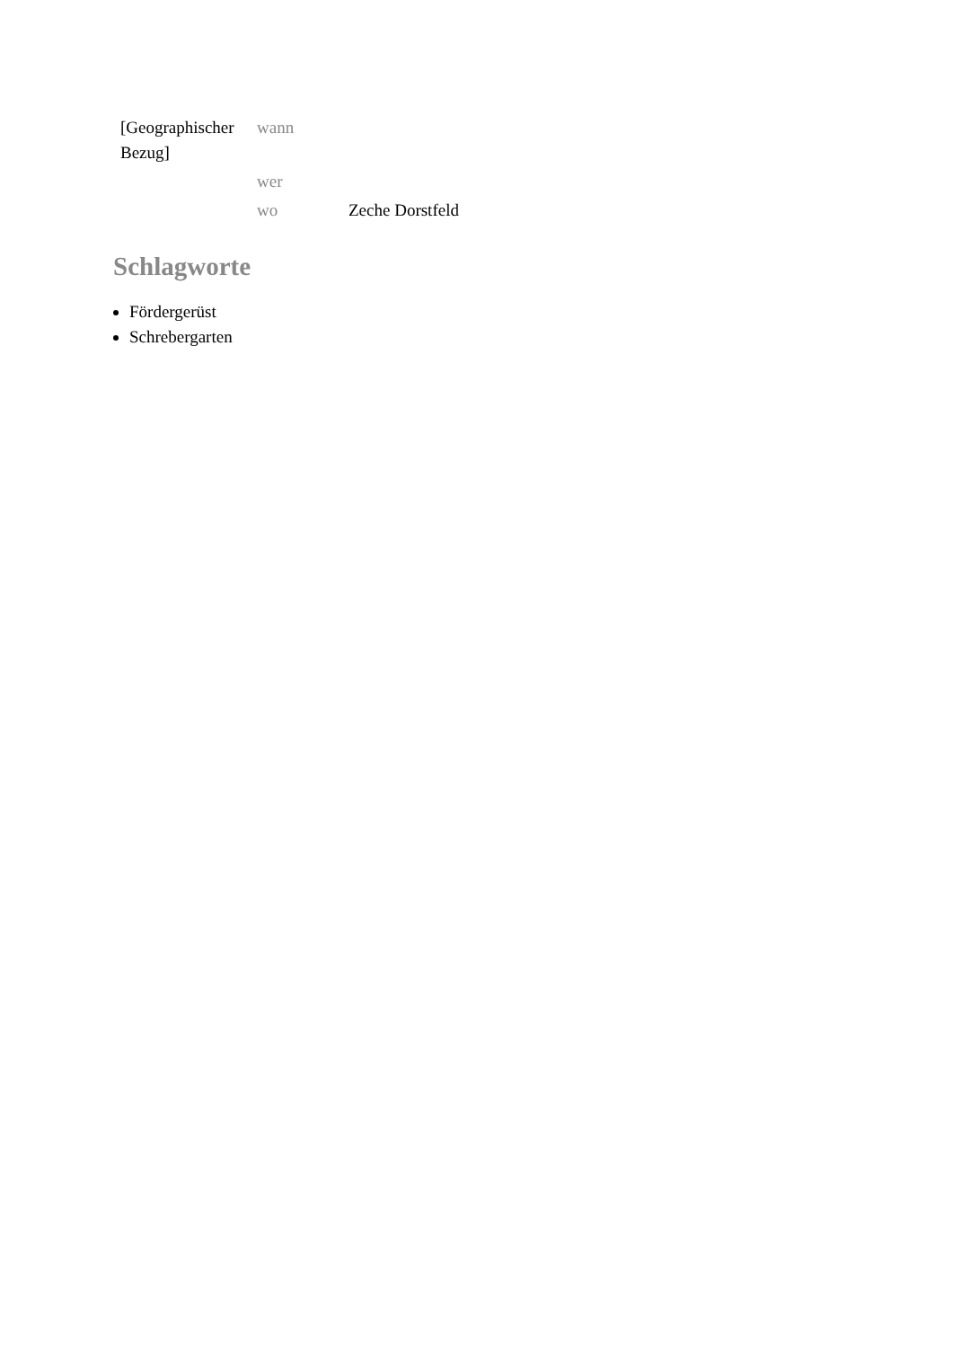| [Geographischer Bezug] | wann | |
| | wer | |
| | wo | Zeche Dorstfeld |
Schlagworte
Fördergerüst
Schrebergarten